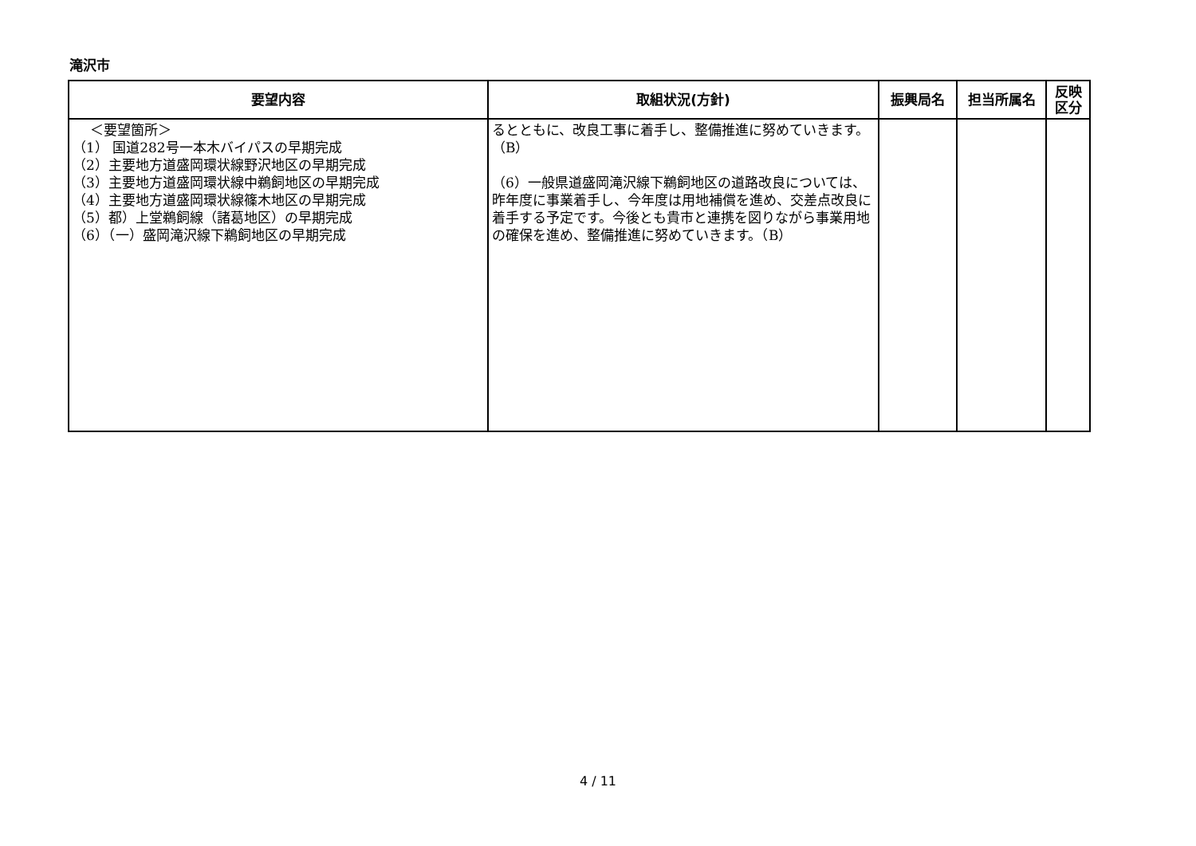滝沢市
| 要望内容 | 取組状況(方針) | 振興局名 | 担当所属名 | 反映 区分 |
| --- | --- | --- | --- | --- |
| ＜要望箇所＞ （1） 国道282号一本木バイパスの早期完成 （2）主要地方道盛岡環状線野沢地区の早期完成 （3）主要地方道盛岡環状線中鵜飼地区の早期完成 （4）主要地方道盛岡環状線篠木地区の早期完成 （5）都）上堂鵜飼線（諸葛地区）の早期完成 （6）（一）盛岡滝沢線下鵜飼地区の早期完成 | るとともに、改良工事に着手し、整備推進に努めていきます。（B） （6）一般県道盛岡滝沢線下鵜飼地区の道路改良については、昨年度に事業着手し、今年度は用地補償を進め、交差点改良に着手する予定です。今後とも貴市と連携を図りながら事業用地の確保を進め、整備推進に努めていきます。（B） | | | |
4 / 11